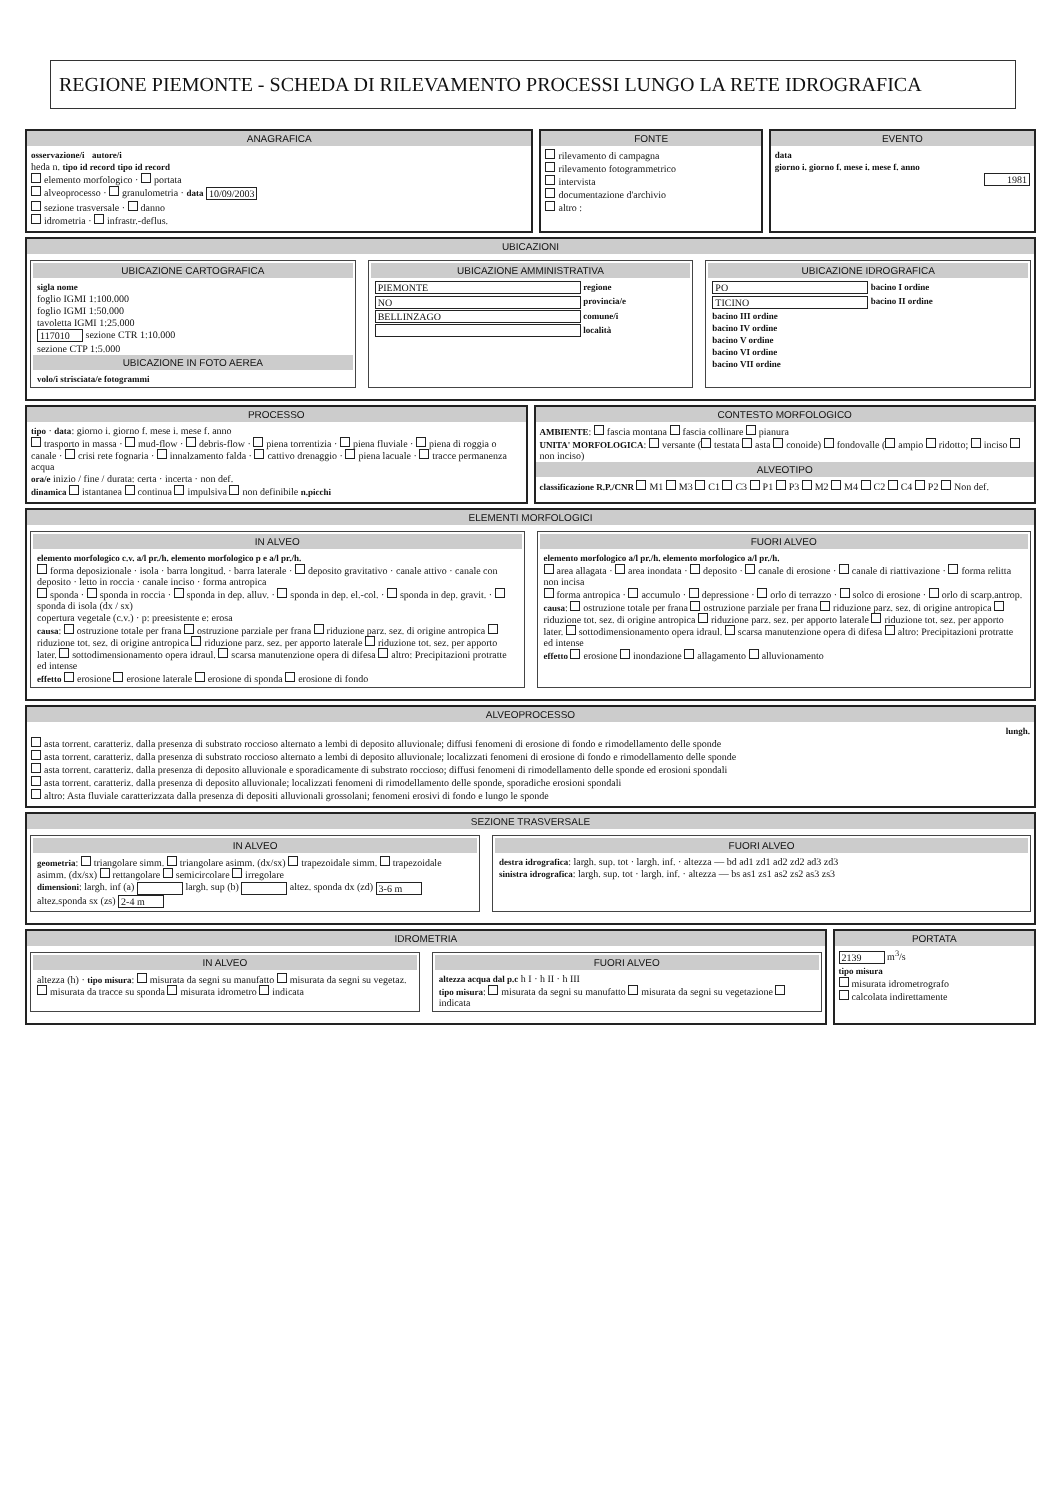REGIONE PIEMONTE - SCHEDA DI RILEVAMENTO PROCESSI LUNGO LA RETE IDROGRAFICA
ANAGRAFICA
osservazione/i autore/i
heda n. tipo id record tipo id record
elemento morfologico · portata
alveoprocesso · granulometria · data 10/09/2003
sezione trasversale · danno
idrometria · infrastr.-deflus.
FONTE
rilevamento di campagna
rilevamento fotogrammetrico
intervista
documentazione d'archivio
altro :
EVENTO
data
giorno i. giorno f. mese i. mese f. anno
1981
UBICAZIONI
UBICAZIONE CARTOGRAFICA
sigla nome
foglio IGMI 1:100.000
foglio IGMI 1:50.000
tavoletta IGMI 1:25.000
117010 sezione CTR 1:10.000
sezione CTP 1:5.000
UBICAZIONE IN FOTO AEREA
volo/i strisciata/e fotogrammi
UBICAZIONE AMMINISTRATIVA
PIEMONTE regione
NO provincia/e
BELLINZAGO comune/i
località
UBICAZIONE IDROGRAFICA
PO bacino I ordine
TICINO bacino II ordine
bacino III ordine
bacino IV ordine
bacino V ordine
bacino VI ordine
bacino VII ordine
PROCESSO
tipo · data: giorno i. giorno f. mese i. mese f. anno
trasporto in massa · mud-flow · debris-flow · piena torrentizia · piena fluviale · piena di roggia o canale · crisi rete fognaria · innalzamento falda · cattivo drenaggio · piena lacuale · tracce permanenza acqua
ora/e inizio / fine / durata: certa · incerta · non def.
dinamica istantanea continua impulsiva non definibile n.picchi
CONTESTO MORFOLOGICO
AMBIENTE: fascia montana fascia collinare pianura
UNITA' MORFOLOGICA: versante ( testata asta conoide) fondovalle ( ampio ridotto; inciso non inciso)
ALVEOTIPO
classificazione R.P./CNR M1 M3 C1 C3 P1 P3 M2 M4 C2 C4 P2 Non def.
ELEMENTI MORFOLOGICI
IN ALVEO
elemento morfologico c.v. a/l pr./h. elemento morfologico p e a/l pr./h.
forma deposizionale · isola · barra longitud. · barra laterale · deposito gravitativo · canale attivo · canale con deposito · letto in roccia · canale inciso · forma antropica
sponda · sponda in roccia · sponda in dep. alluv. · sponda in dep. el.-col. · sponda in dep. gravit. · sponda di isola (dx / sx)
copertura vegetale (c.v.) · p: preesistente e: erosa
causa: ostruzione totale per frana ostruzione parziale per frana riduzione parz. sez. di origine antropica riduzione tot. sez. di origine antropica riduzione parz. sez. per apporto laterale riduzione tot. sez. per apporto later. sottodimensionamento opera idraul. scarsa manutenzione opera di difesa altro: Precipitazioni protratte ed intense
effetto erosione erosione laterale erosione di sponda erosione di fondo
FUORI ALVEO
elemento morfologico a/l pr./h. elemento morfologico a/l pr./h.
area allagata · area inondata · deposito · canale di erosione · canale di riattivazione · forma relitta non incisa
forma antropica · accumulo · depressione · orlo di terrazzo · solco di erosione · orlo di scarp.antrop.
causa: ostruzione totale per frana ostruzione parziale per frana riduzione parz. sez. di origine antropica riduzione tot. sez. di origine antropica riduzione parz. sez. per apporto laterale riduzione tot. sez. per apporto later. sottodimensionamento opera idraul. scarsa manutenzione opera di difesa altro: Precipitazioni protratte ed intense
effetto erosione inondazione allagamento alluvionamento
ALVEOPROCESSO
lungh.
asta torrent. caratteriz. dalla presenza di substrato roccioso alternato a lembi di deposito alluvionale; diffusi fenomeni di erosione di fondo e rimodellamento delle sponde
asta torrent. caratteriz. dalla presenza di substrato roccioso alternato a lembi di deposito alluvionale; localizzati fenomeni di erosione di fondo e rimodellamento delle sponde
asta torrent. caratteriz. dalla presenza di deposito alluvionale e sporadicamente di substrato roccioso; diffusi fenomeni di rimodellamento delle sponde ed erosioni spondali
asta torrent. caratteriz. dalla presenza di deposito alluvionale; localizzati fenomeni di rimodellamento delle sponde, sporadiche erosioni spondali
altro: Asta fluviale caratterizzata dalla presenza di depositi alluvionali grossolani; fenomeni erosivi di fondo e lungo le sponde
SEZIONE TRASVERSALE
IN ALVEO
geometria: triangolare simm. triangolare asimm. (dx/sx) trapezoidale simm. trapezoidale asimm. (dx/sx) rettangolare semicircolare irregolare
dimensioni: largh. inf (a) largh. sup (b) altez. sponda dx (zd) 3-6 m altez.sponda sx (zs) 2-4 m
FUORI ALVEO
destra idrografica: largh. sup. tot · largh. inf. · altezza — bd ad1 zd1 ad2 zd2 ad3 zd3
sinistra idrografica: largh. sup. tot · largh. inf. · altezza — bs as1 zs1 as2 zs2 as3 zs3
IDROMETRIA
IN ALVEO
altezza (h) · tipo misura: misurata da segni su manufatto misurata da segni su vegetaz. misurata da tracce su sponda misurata idrometro indicata
FUORI ALVEO
altezza acqua dal p.c h I · h II · h III
tipo misura: misurata da segni su manufatto misurata da segni su vegetazione indicata
PORTATA
2139 m<sup>3</sup>/s
tipo misura
misurata idrometrografo
calcolata indirettamente